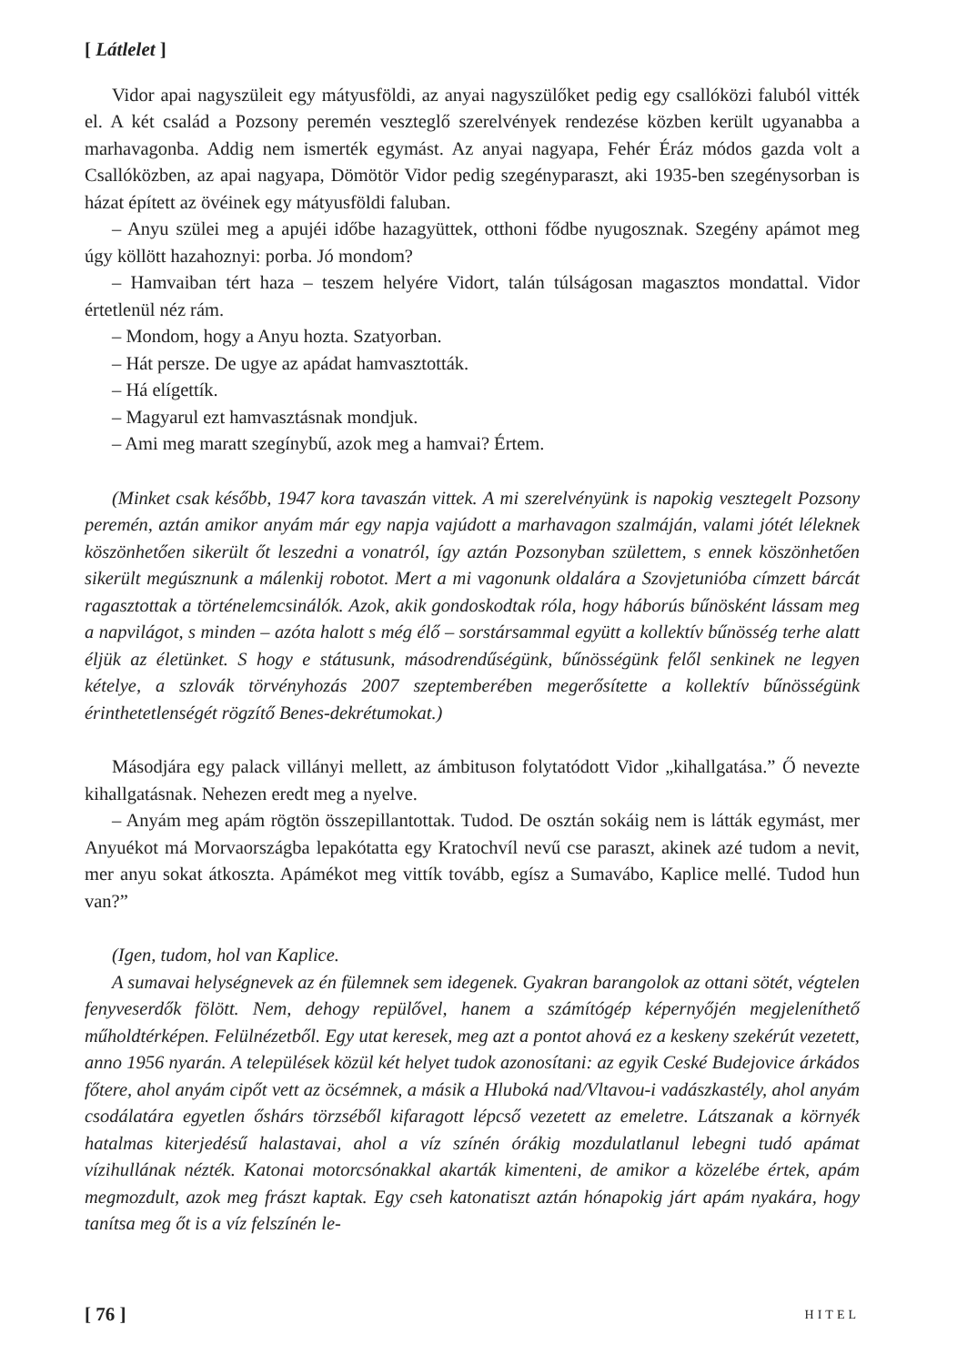[ Látlelet ]
Vidor apai nagyszüleit egy mátyusföldi, az anyai nagyszülőket pedig egy csallóközi faluból vitték el. A két család a Pozsony peremén veszteglő szerelvények rendezése közben került ugyanabba a marhavagonba. Addig nem ismerték egymást. Az anyai nagyapa, Fehér Éráz módos gazda volt a Csallóközben, az apai nagyapa, Dömötör Vidor pedig szegényparaszt, aki 1935-ben szegénysorban is házat épített az övéinek egy mátyusföldi faluban.
– Anyu szülei meg a apujéi időbe hazagyüttek, otthoni fődbe nyugosznak. Szegény apámot meg úgy köllött hazahoznyi: porba. Jó mondom?
– Hamvaiban tért haza – teszem helyére Vidort, talán túlságosan magasztos mondattal. Vidor értetlenül néz rám.
– Mondom, hogy a Anyu hozta. Szatyorban.
– Hát persze. De ugye az apádat hamvasztották.
– Há elígettík.
– Magyarul ezt hamvasztásnak mondjuk.
– Ami meg maratt szegínybű, azok meg a hamvai? Értem.
(Minket csak később, 1947 kora tavaszán vittek. A mi szerelvényünk is napokig vesztegelt Pozsony peremén, aztán amikor anyám már egy napja vajúdott a marhavagon szalmáján, valami jótét léleknek köszönhetően sikerült őt leszedni a vonatról, így aztán Pozsonyban születtem, s ennek köszönhetően sikerült megúsznunk a málenkij robotot. Mert a mi vagonunk oldalára a Szovjetunióba címzett bárcát ragasztottak a történelemcsinálók. Azok, akik gondoskodtak róla, hogy háborús bűnösként lássam meg a napvilágot, s minden – azóta halott s még élő – sorstársammal együtt a kollektív bűnösség terhe alatt éljük az életünket. S hogy e státusunk, másodrendűségünk, bűnösségünk felől senkinek ne legyen kételye, a szlovák törvényhozás 2007 szeptemberében megerősítette a kollektív bűnösségünk érinthetetlenségét rögzítő Benes-dekrétumokat.)
Másodjára egy palack villányi mellett, az ámbituson folytatódott Vidor „kihallgatása.” Ő nevezte kihallgatásnak. Nehezen eredt meg a nyelve.
– Anyám meg apám rögtön összepillantottak. Tudod. De osztán sokáig nem is látták egymást, mer Anyuékot má Morvaországba lepakótatta egy Kratochvíl nevű cse paraszt, akinek azé tudom a nevit, mer anyu sokat átkoszta. Apámékot meg vittík tovább, egísz a Sumavábo, Kaplice mellé. Tudod hun van?”
(Igen, tudom, hol van Kaplice.
A sumavai helységnevek az én fülemnek sem idegenek. Gyakran barangolok az ottani sötét, végtelen fenyveserdők fölött. Nem, dehogy repülővel, hanem a számítógép képernyőjén megjeleníthető műholdtérképen. Felülnézetből. Egy utat keresek, meg azt a pontot ahová ez a keskeny szekérút vezetett, anno 1956 nyarán. A települések közül két helyet tudok azonosítani: az egyik Ceské Budejovice árkádos főtere, ahol anyám cipőt vett az öcsémnek, a másik a Hluboká nad/Vltavou-i vadászkastély, ahol anyám csodálatára egyetlen őshárs törzséből kifaragott lépcső vezetett az emeletre. Látszanak a környék hatalmas kiterjedésű halastavai, ahol a víz színén órákig mozdulatlanul lebegni tudó apámat vízihullának nézték. Katonai motorcsónakkal akarták kimenteni, de amikor a közelébe értek, apám megmozdult, azok meg frászt kaptak. Egy cseh katonatiszt aztán hónapokig járt apám nyakára, hogy tanítsa meg őt is a víz felszínén le-
[ 76 ] HITEL